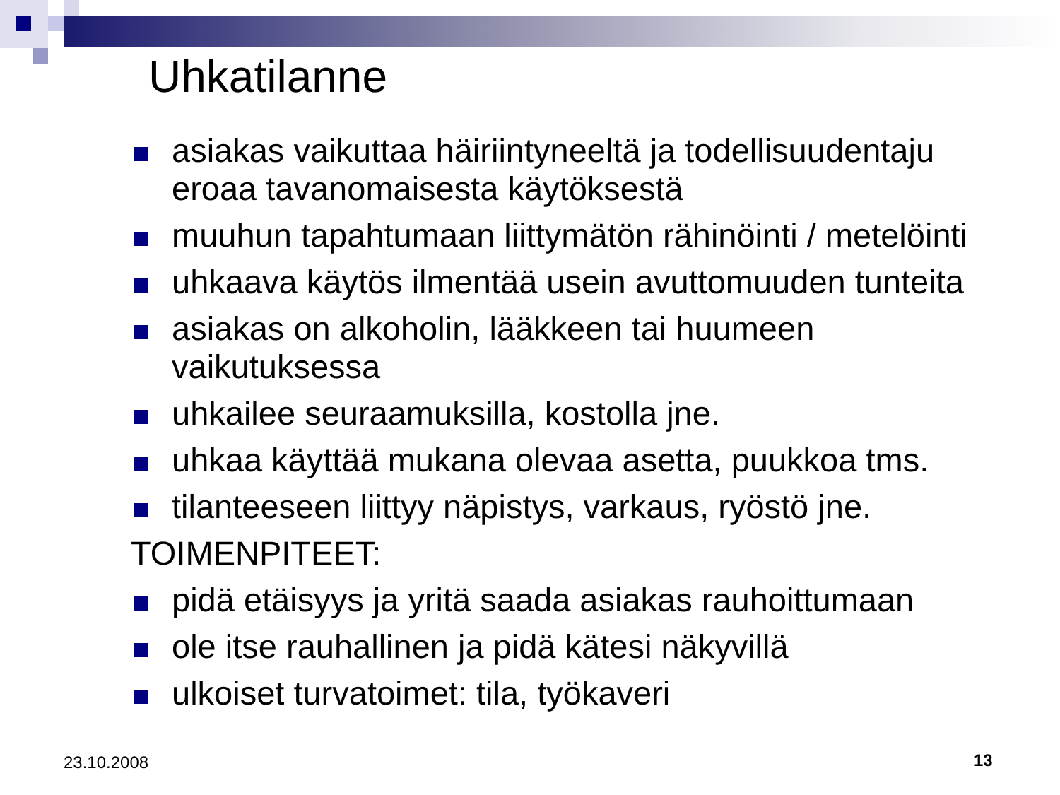Uhkatilanne
asiakas vaikuttaa häiriintyneeltä ja todellisuudentaju eroaa tavanomaisesta käytöksestä
muuhun tapahtumaan liittymätön rähinöinti / metelöinti
uhkaava käytös ilmentää usein avuttomuuden tunteita
asiakas on alkoholin, lääkkeen tai huumeen vaikutuksessa
uhkailee seuraamuksilla, kostolla jne.
uhkaa käyttää mukana olevaa asetta, puukkoa tms.
tilanteeseen liittyy näpistys, varkaus, ryöstö jne.
TOIMENPITEET:
pidä etäisyys ja yritä saada asiakas rauhoittumaan
ole itse rauhallinen ja pidä kätesi näkyvillä
ulkoiset turvatoimet: tila, työkaveri
23.10.2008 13